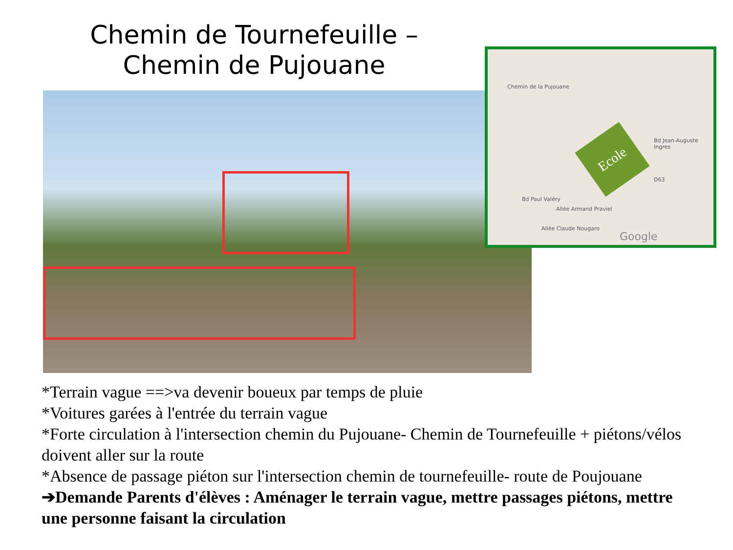Chemin de Tournefeuille –
Chemin de Pujouane
Chemin de la Pujouane
Bd Paul Valéry
Allée Armand Praviel
Allée Claude Nougaro
Bd Jean-Auguste Ingres
D63
Google
Ecole
*Terrain vague ==>va devenir boueux par temps de pluie
*Voitures garées à l'entrée du terrain vague
*Forte circulation à l'intersection chemin du Pujouane- Chemin de Tournefeuille + piétons/vélos doivent aller sur la route
*Absence de passage piéton sur l'intersection chemin de tournefeuille- route de Poujouane
➔Demande Parents d'élèves : Aménager le terrain vague, mettre passages piétons, mettre une personne faisant la circulation